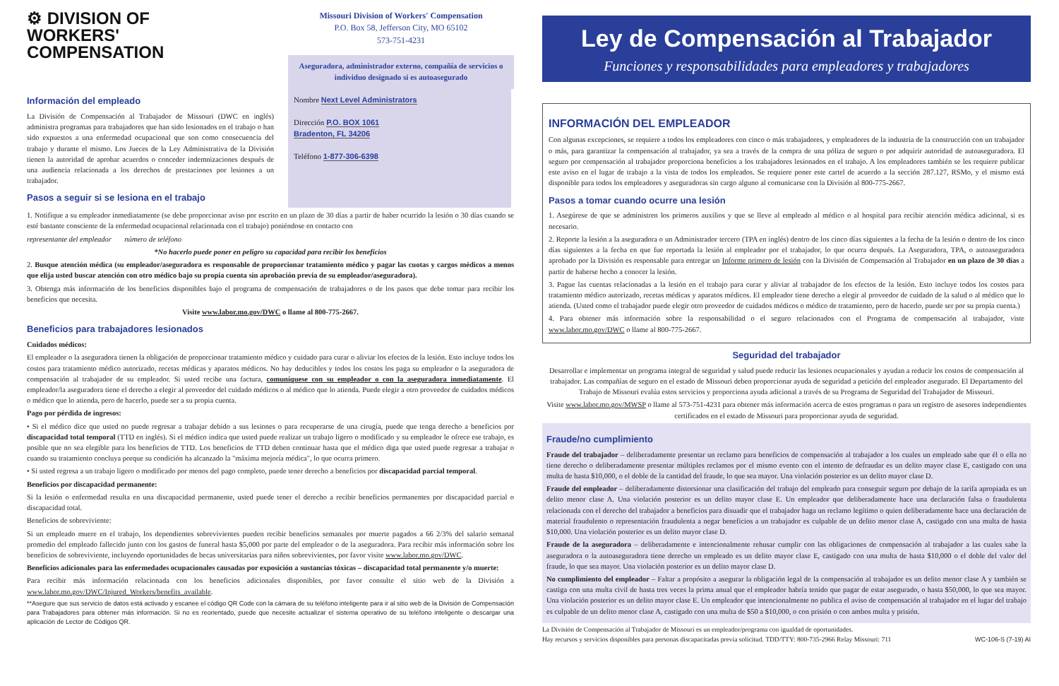⚙ DIVISION OF
WORKERS'
COMPENSATION
Missouri Division of Workers' Compensation
P.O. Box 58, Jefferson City, MO 65102
573-751-4231
Aseguradora, administrador externo, compañía de servicios o individuo designado si es autoasegurado
Información del empleado
La División de Compensación al Trabajador de Missouri (DWC en inglés) administra programas para trabajadores que han sido lesionados en el trabajo o han sido expuestos a una enfermedad ocupacional que son como consecuencia del trabajo y durante el mismo. Los Jueces de la Ley Administrativa de la División tienen la autoridad de aprobar acuerdos o conceder indemnizaciones después de una audiencia relacionada a los derechos de prestaciones por lesiones a un trabajador.
Pasos a seguir si se lesiona en el trabajo
Nombre Next Level Administrators
Dirección P.O. BOX 1061
Bradenton, FL 34206
Teléfono 1-877-306-6398
1. Notifique a su empleador inmediatamente (se debe proporcionar aviso por escrito en un plazo de 30 días a partir de haber ocurrido la lesión o 30 días cuando se esté bastante consciente de la enfermedad ocupacional relacionada con el trabajo) poniéndose en contacto con
representante del empleador número de teléfono
*No hacerlo puede poner en peligro su capacidad para recibir los beneficios
2. Busque atención médica (su empleador/aseguradora es responsable de proporcionar tratamiento médico y pagar las cuotas y cargos médicos a menos que elija usted buscar atención con otro médico bajo su propia cuenta sin aprobación previa de su empleador/aseguradora).
3. Obtenga más información de los beneficios disponibles bajo el programa de compensación de trabajadores o de los pasos que debe tomar para recibir los beneficios que necesita.
Visite www.labor.mo.gov/DWC o llame al 800-775-2667.
Beneficios para trabajadores lesionados
Cuidados médicos:
El empleador o la aseguradora tienen la obligación de proporcionar tratamiento médico y cuidado para curar o aliviar los efectos de la lesión. Esto incluye todos los costos para tratamiento médico autorizado, recetas médicas y aparatos médicos. No hay deducibles y todos los costos los paga su empleador o la aseguradora de compensación al trabajador de su empleador. Si usted recibe una factura, comuníquese con su empleador o con la aseguradora inmediatamente. El empleador/la aseguradora tiene el derecho a elegir al proveedor del cuidado médicos o al médico que lo atienda. Puede elegir a otro proveedor de cuidados médicos o médico que lo atienda, pero de hacerlo, puede ser a su propia cuenta.
Pago por pérdida de ingresos:
• Si el médico dice que usted no puede regresar a trabajar debido a sus lesiones o para recuperarse de una cirugía, puede que tenga derecho a beneficios por discapacidad total temporal (TTD en inglés). Si el médico indica que usted puede realizar un trabajo ligero o modificado y su empleador le ofrece ese trabajo, es posible que no sea elegible para los beneficios de TTD. Los beneficios de TTD deben continuar hasta que el médico diga que usted puede regresar a trabajar o cuando su tratamiento concluya porque su condición ha alcanzado la "máxima mejoría médica", lo que ocurra primero.
• Si usted regresa a un trabajo ligero o modificado por menos del pago completo, puede tener derecho a beneficios por discapacidad parcial temporal.
Beneficios por discapacidad permanente:
Si la lesión o enfermedad resulta en una discapacidad permanente, usted puede tener el derecho a recibir beneficios permanentes por discapacidad parcial o discapacidad total.
Beneficios de sobreviviente:
Si un empleado muere en el trabajo, los dependientes sobrevivientes pueden recibir beneficios semanales por muerte pagados a 66 2/3% del salario semanal promedio del empleado fallecido junto con los gastos de funeral hasta $5,000 por parte del empleador o de la aseguradora. Para recibir más información sobre los beneficios de sobreviviente, incluyendo oportunidades de becas universitarias para niños sobrevivientes, por favor visite www.labor.mo.gov/DWC.
Beneficios adicionales para las enfermedades ocupacionales causadas por exposición a sustancias tóxicas – discapacidad total permanente y/o muerte:
Para recibir más información relacionada con los beneficios adicionales disponibles, por favor consulte el sitio web de la División a www.labor.mo.gov/DWC/Injured_Workers/benefits_available.
**Asegure que sus servicio de datos está activado y escanee el código QR Code con la cámara de su teléfono inteligente para ir al sitio web de la División de Compensación para Trabajadores para obtener más información. Si no es reorientado, puede que necesite actualizar el sistema operativo de su teléfono inteligente o descargar una aplicación de Lector de Códigos QR.
Ley de Compensación al Trabajador
Funciones y responsabilidades para empleadores y trabajadores
INFORMACIÓN DEL EMPLEADOR
Con algunas excepciones, se requiere a todos los empleadores con cinco o más trabajadores, y empleadores de la industria de la construcción con un trabajador o más, para garantizar la compensación al trabajador, ya sea a través de la compra de una póliza de seguro o por adquirir autoridad de autoaseguradora. El seguro por compensación al trabajador proporciona beneficios a los trabajadores lesionados en el trabajo. A los empleadores también se les requiere publicar este aviso en el lugar de trabajo a la vista de todos los empleados. Se requiere poner este cartel de acuerdo a la sección 287.127, RSMo, y el mismo está disponible para todos los empleadores y aseguradoras sin cargo alguno al comunicarse con la División al 800-775-2667.
Pasos a tomar cuando ocurre una lesión
1. Asegúrese de que se administren los primeros auxilios y que se lleve al empleado al médico o al hospital para recibir atención médica adicional, si es necesario.
2. Reporte la lesión a la aseguradora o un Administrador tercero (TPA en inglés) dentro de los cinco días siguientes a la fecha de la lesión o dentro de los cinco días siguientes a la fecha en que fue reportada la lesión al empleador por el trabajador, lo que ocurra después. La Aseguradora, TPA, o autoaseguradora aprobado por la División es responsable para entregar un Informe primero de lesión con la División de Compensación al Trabajador en un plazo de 30 días a partir de haberse hecho a conocer la lesión.
3. Pague las cuentas relacionadas a la lesión en el trabajo para curar y aliviar al trabajador de los efectos de la lesión. Esto incluye todos los costos para tratamiento médico autorizado, recetas médicas y aparatos médicos. El empleador tiene derecho a elegir al proveedor de cuidado de la salud o al médico que lo atienda. (Usted como el trabajador puede elegir otro proveedor de cuidados médicos o médico de tratamiento, pero de hacerlo, puede ser por su propia cuenta.)
4. Para obtener más información sobre la responsabilidad o el seguro relacionados con el Programa de compensación al trabajador, viste www.labor.mo.gov/DWC o llame al 800-775-2667.
Seguridad del trabajador
Desarrollar e implementar un programa integral de seguridad y salud puede reducir las lesiones ocupacionales y ayudan a reducir los costos de compensación al trabajador. Las compañías de seguro en el estado de Missouri deben proporcionar ayuda de seguridad a petición del empleador asegurado. El Departamento del Trabajo de Missouri evalúa estos servicios y proporciona ayuda adicional a través de su Programa de Seguridad del Trabajador de Missouri.
Visite www.labor.mo.gov/MWSP o llame al 573-751-4231 para obtener más información acerca de estos programas o para un registro de asesores independientes certificados en el estado de Missouri para proporcionar ayuda de seguridad.
Fraude/no cumplimiento
Fraude del trabajador – deliberadamente presentar un reclamo para beneficios de compensación al trabajador a los cuales un empleado sabe que él o ella no tiene derecho o deliberadamente presentar múltiples reclamos por el mismo evento con el intento de defraudar es un delito mayor clase E, castigado con una multa de hasta $10,000, o el doble de la cantidad del fraude, lo que sea mayor. Una violación posterior es un delito mayor clase D.
Fraude del empleador – deliberadamente distorsionar una clasificación del trabajo del empleado para conseguir seguro por debajo de la tarifa apropiada es un delito menor clase A. Una violación posterior es un delito mayor clase E. Un empleador que deliberadamente hace una declaración falsa o fraudulenta relacionada con el derecho del trabajador a beneficios para disuadir que el trabajador haga un reclamo legítimo o quien deliberadamente hace una declaración de material fraudulento o representación fraudulenta a negar beneficios a un trabajador es culpable de un delito menor clase A, castigado con una multa de hasta $10,000. Una violación posterior es un delito mayor clase D.
Fraude de la aseguradora – deliberadamente e intencionalmente rehusar cumplir con las obligaciones de compensación al trabajador a las cuales sabe la aseguradora o la autoaseguradora tiene derecho un empleado es un delito mayor clase E, castigado con una multa de hasta $10,000 o el doble del valor del fraude, lo que sea mayor. Una violación posterior es un delito mayor clase D.
No cumplimiento del empleador – Faltar a propósito a asegurar la obligación legal de la compensación al trabajador es un delito menor clase A y también se castiga con una multa civil de hasta tres veces la prima anual que el empleador habría tenido que pagar de estar asegurado, o hasta $50,000, lo que sea mayor. Una violación posterior es un delito mayor clase E. Un empleador que intencionalmente no publica el aviso de compensación al trabajador en el lugar del trabajo es culpable de un delito menor clase A, castigado con una multa de $50 a $10,000, o con prisión o con ambos multa y prisión.
La División de Compensación al Trabajador de Missouri es un empleador/programa con igualdad de oportunidades.
Hay recursos y servicios disponibles para personas discapacitadas previa solicitud. TDD/TTY: 800-735-2966 Relay Missouri: 711 WC-106-S (7-19) AI